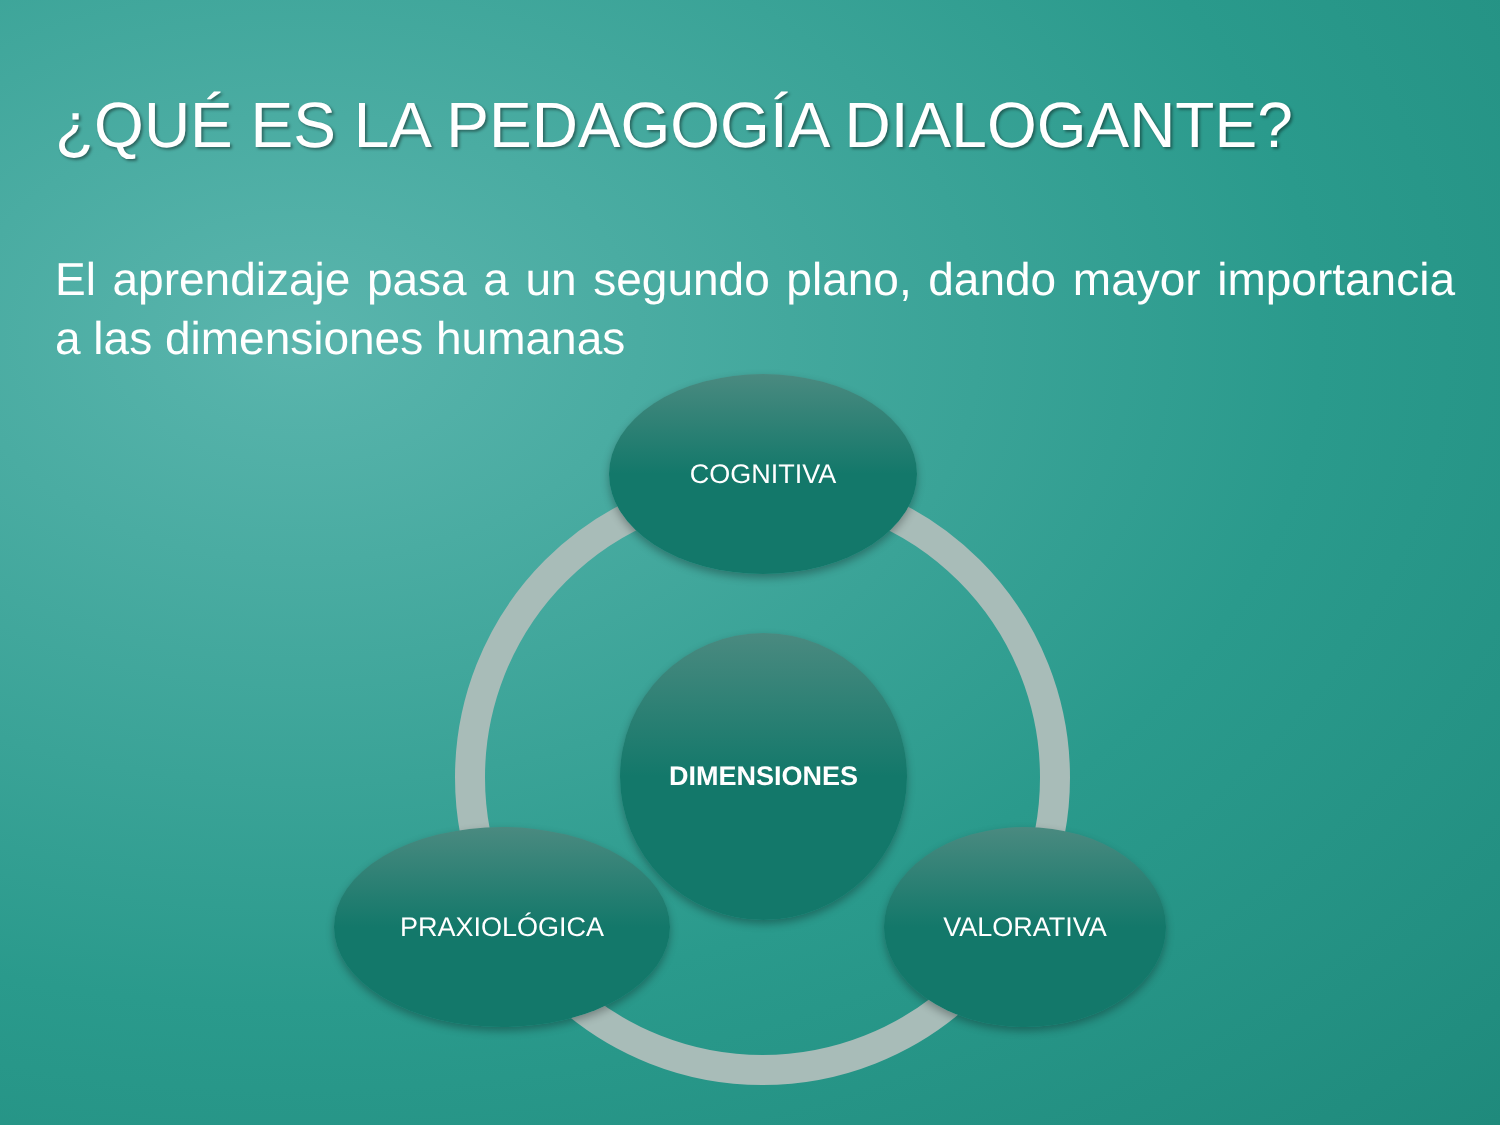¿QUÉ ES LA PEDAGOGÍA DIALOGANTE?
El aprendizaje pasa a un segundo plano, dando mayor importancia a las dimensiones humanas
COGNITIVA
DIMENSIONES
PRAXIOLÓGICA VALORATIVA